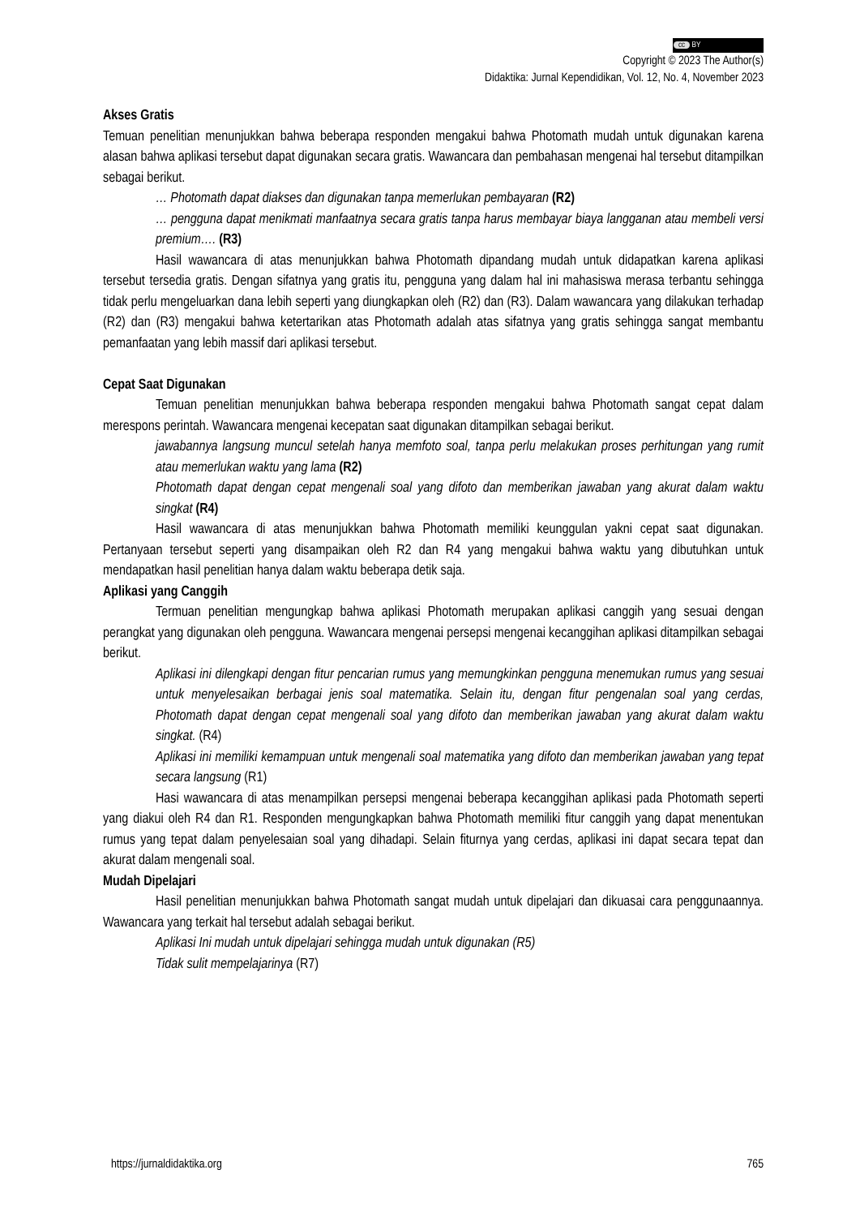cc BY
Copyright © 2023 The Author(s)
Didaktika: Jurnal Kependidikan, Vol. 12, No. 4, November 2023
Akses Gratis
Temuan penelitian menunjukkan bahwa beberapa responden mengakui bahwa Photomath mudah untuk digunakan karena alasan bahwa aplikasi tersebut dapat digunakan secara gratis. Wawancara dan pembahasan mengenai hal tersebut ditampilkan sebagai berikut.
… Photomath dapat diakses dan digunakan tanpa memerlukan pembayaran (R2)
… pengguna dapat menikmati manfaatnya secara gratis tanpa harus membayar biaya langganan atau membeli versi premium…. (R3)
Hasil wawancara di atas menunjukkan bahwa Photomath dipandang mudah untuk didapatkan karena aplikasi tersebut tersedia gratis. Dengan sifatnya yang gratis itu, pengguna yang dalam hal ini mahasiswa merasa terbantu sehingga tidak perlu mengeluarkan dana lebih seperti yang diungkapkan oleh (R2) dan (R3). Dalam wawancara yang dilakukan terhadap (R2) dan (R3) mengakui bahwa ketertarikan atas Photomath adalah atas sifatnya yang gratis sehingga sangat membantu pemanfaatan yang lebih massif dari aplikasi tersebut.
Cepat Saat Digunakan
Temuan penelitian menunjukkan bahwa beberapa responden mengakui bahwa Photomath sangat cepat dalam merespons perintah. Wawancara mengenai kecepatan saat digunakan ditampilkan sebagai berikut.
jawabannya langsung muncul setelah hanya memfoto soal, tanpa perlu melakukan proses perhitungan yang rumit atau memerlukan waktu yang lama (R2)
Photomath dapat dengan cepat mengenali soal yang difoto dan memberikan jawaban yang akurat dalam waktu singkat (R4)
Hasil wawancara di atas menunjukkan bahwa Photomath memiliki keunggulan yakni cepat saat digunakan. Pertanyaan tersebut seperti yang disampaikan oleh R2 dan R4 yang mengakui bahwa waktu yang dibutuhkan untuk mendapatkan hasil penelitian hanya dalam waktu beberapa detik saja.
Aplikasi yang Canggih
Termuan penelitian mengungkap bahwa aplikasi Photomath merupakan aplikasi canggih yang sesuai dengan perangkat yang digunakan oleh pengguna. Wawancara mengenai persepsi mengenai kecanggihan aplikasi ditampilkan sebagai berikut.
Aplikasi ini dilengkapi dengan fitur pencarian rumus yang memungkinkan pengguna menemukan rumus yang sesuai untuk menyelesaikan berbagai jenis soal matematika. Selain itu, dengan fitur pengenalan soal yang cerdas, Photomath dapat dengan cepat mengenali soal yang difoto dan memberikan jawaban yang akurat dalam waktu singkat. (R4)
Aplikasi ini memiliki kemampuan untuk mengenali soal matematika yang difoto dan memberikan jawaban yang tepat secara langsung (R1)
Hasi wawancara di atas menampilkan persepsi mengenai beberapa kecanggihan aplikasi pada Photomath seperti yang diakui oleh R4 dan R1. Responden mengungkapkan bahwa Photomath memiliki fitur canggih yang dapat menentukan rumus yang tepat dalam penyelesaian soal yang dihadapi. Selain fiturnya yang cerdas, aplikasi ini dapat secara tepat dan akurat dalam mengenali soal.
Mudah Dipelajari
Hasil penelitian menunjukkan bahwa Photomath sangat mudah untuk dipelajari dan dikuasai cara penggunaannya. Wawancara yang terkait hal tersebut adalah sebagai berikut.
Aplikasi Ini mudah untuk dipelajari sehingga mudah untuk digunakan (R5)
Tidak sulit mempelajarinya (R7)
https://jurnaldidaktika.org 765